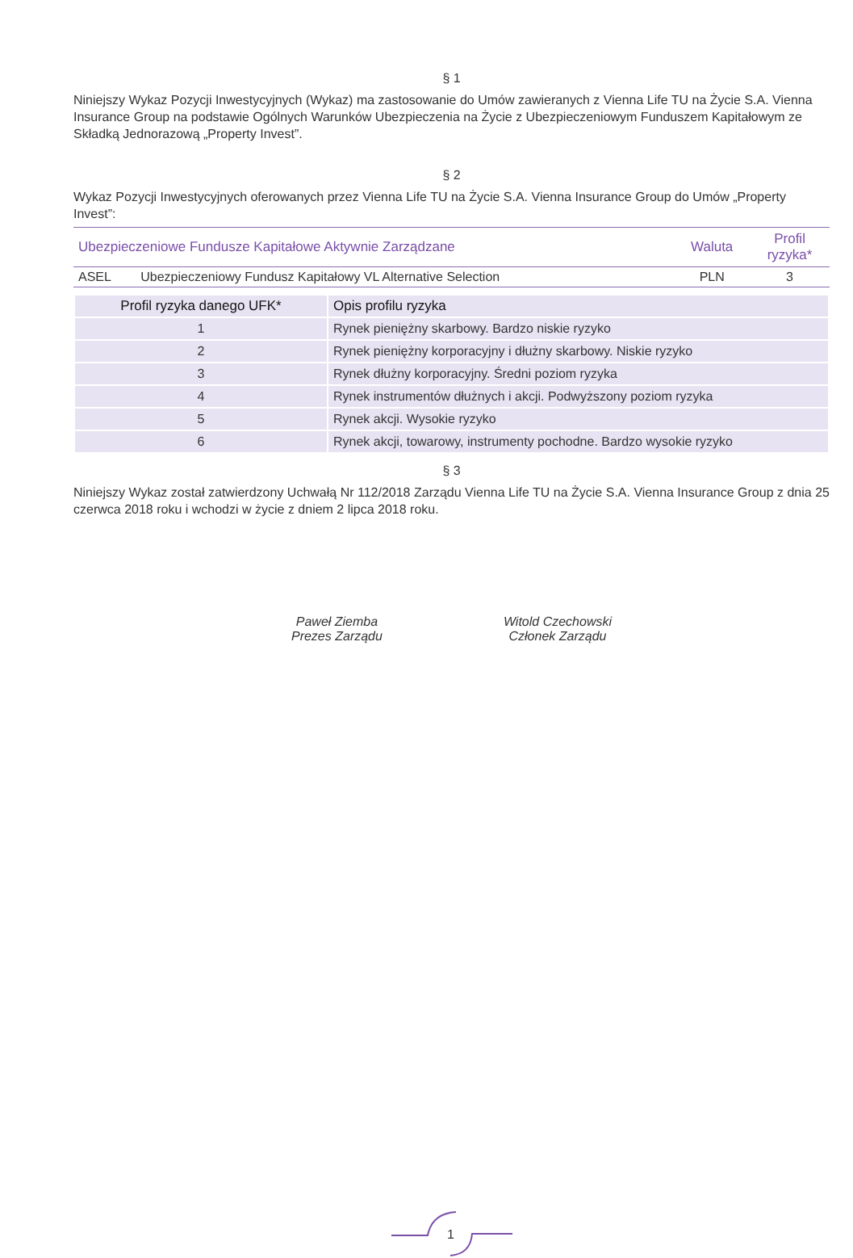§ 1
Niniejszy Wykaz Pozycji Inwestycyjnych (Wykaz) ma zastosowanie do Umów zawieranych z Vienna Life TU na Życie S.A. Vienna Insurance Group na podstawie Ogólnych Warunków Ubezpieczenia na Życie z Ubezpieczeniowym Funduszem Kapitałowym ze Składką Jednorazową „Property Invest”.
§ 2
Wykaz Pozycji Inwestycyjnych oferowanych przez Vienna Life TU na Życie S.A. Vienna Insurance Group do Umów „Property Invest”:
| Ubezpieczeniowe Fundusze Kapitałowe Aktywnie Zarządzane | | Waluta | Profil ryzyka* |
| --- | --- | --- | --- |
| ASEL | Ubezpieczeniowy Fundusz Kapitałowy VL Alternative Selection | PLN | 3 |
| Profil ryzyka danego UFK* | Opis profilu ryzyka |
| --- | --- |
| 1 | Rynek pieniężny skarbowy. Bardzo niskie ryzyko |
| 2 | Rynek pieniężny korporacyjny i dłużny skarbowy. Niskie ryzyko |
| 3 | Rynek dłużny korporacyjny. Średni poziom ryzyka |
| 4 | Rynek instrumentów dłużnych i akcji. Podwyższony poziom ryzyka |
| 5 | Rynek akcji. Wysokie ryzyko |
| 6 | Rynek akcji, towarowy, instrumenty pochodne. Bardzo wysokie ryzyko |
§ 3
Niniejszy Wykaz został zatwierdzony Uchwałą Nr 112/2018 Zarządu Vienna Life TU na Życie S.A. Vienna Insurance Group z dnia 25 czerwca 2018 roku i wchodzi w życie z dniem 2 lipca 2018 roku.
Paweł Ziemba
Prezes Zarządu
Witold Czechowski
Członek Zarządu
1